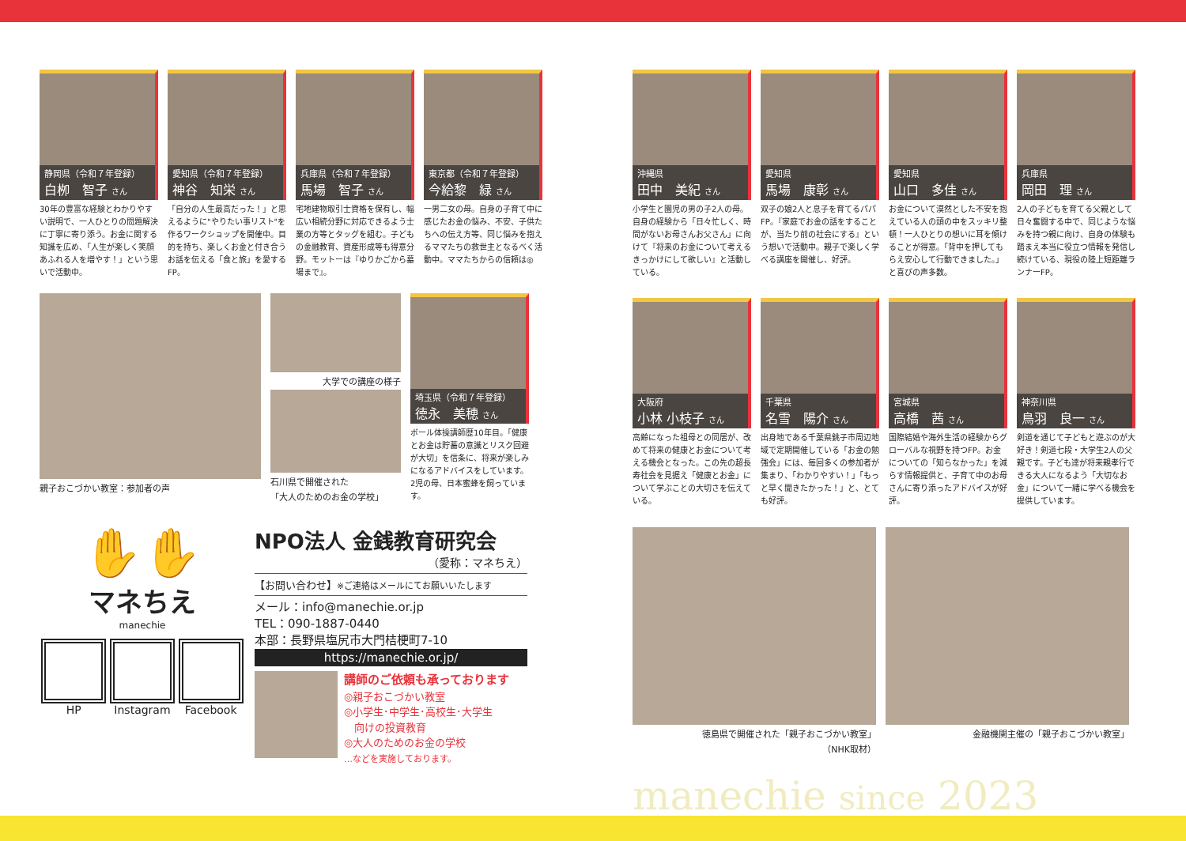静岡県（令和７年登録）
白栁　智子 さん
30年の豊富な経験とわかりやすい説明で、一人ひとりの問題解決に丁寧に寄り添う。お金に関する知識を広め、「人生が楽しく笑顔あふれる人を増やす！」という思いで活動中。
愛知県（令和７年登録）
神谷　知栄 さん
「自分の人生最高だった！」と思えるように"やりたい事リスト"を作るワークショップを開催中。目的を持ち、楽しくお金と付き合うお話を伝える「食と旅」を愛するFP。
兵庫県（令和７年登録）
馬場　智子 さん
宅地建物取引士資格を保有し、幅広い相続分野に対応できるよう士業の方等とタッグを組む。子どもの金融教育、資産形成等も得意分野。モットーは『ゆりかごから墓場まで』。
東京都（令和７年登録）
今給黎　緑 さん
一男二女の母。自身の子育て中に感じたお金の悩み、不安、子供たちへの伝え方等、同じ悩みを抱えるママたちの救世主となるべく活動中。ママたちからの信頼は◎
親子おこづかい教室：参加者の声 大学での講座の様子
石川県で開催された
「大人のためのお金の学校」
埼玉県（令和７年登録）
徳永　美穂 さん
ボール体操講師歴10年目。「健康とお金は貯蓄の意識とリスク回避が大切」を信条に、将来が楽しみになるアドバイスをしています。2児の母、日本蜜蜂を飼っています。
✋✋
マネちえ
manechie
HP Instagram Facebook
NPO法人 金銭教育研究会
（愛称：マネちえ）
【お問い合わせ】※ご連絡はメールにてお願いいたします
メール：info@manechie.or.jp
TEL：090-1887-0440
本部：長野県塩尻市大門桔梗町7-10
https://manechie.or.jp/
講師のご依頼も承っております
◎親子おこづかい教室
◎小学生･中学生･高校生･大学生
　向けの投資教育
◎大人のためのお金の学校
…などを実施しております。
沖縄県
田中　美紀 さん
小学生と園児の男の子2人の母。自身の経験から「日々忙しく、時間がないお母さんお父さん」に向けて『将来のお金について考えるきっかけにして欲しい』と活動している。
愛知県
馬場　康彰 さん
双子の娘2人と息子を育てるパパFP。『家庭でお金の話をすることが、当たり前の社会にする』という想いで活動中。親子で楽しく学べる講座を開催し、好評。
愛知県
山口　多佳 さん
お金について漠然とした不安を抱えている人の頭の中をスッキリ整頓！一人ひとりの想いに耳を傾けることが得意。「背中を押してもらえ安心して行動できました。」と喜びの声多数。
兵庫県
岡田　理 さん
2人の子どもを育てる父親として日々奮闘する中で、同じような悩みを持つ親に向け、自身の体験も踏まえ本当に役立つ情報を発信し続けている、現役の陸上短距離ランナーFP。
大阪府
小林 小枝子 さん
高齢になった祖母との同居が、改めて将来の健康とお金について考える機会となった。この先の超長寿社会を見据え「健康とお金」について学ぶことの大切さを伝えている。
千葉県
名雪　陽介 さん
出身地である千葉県銚子市周辺地域で定期開催している「お金の勉強会」には、毎回多くの参加者が集まり、「わかりやすい！」「もっと早く聞きたかった！」と、とても好評。
宮城県
高橋　茜 さん
国際結婚や海外生活の経験からグローバルな視野を持つFP。お金についての「知らなかった」を減らす情報提供と、子育て中のお母さんに寄り添ったアドバイスが好評。
神奈川県
鳥羽　良一 さん
剣道を通じて子どもと遊ぶのが大好き！剣道七段・大学生2人の父親です。子ども達が将来親孝行できる大人になるよう「大切なお金」について一緒に学べる機会を提供しています。
徳島県で開催された「親子おこづかい教室」
（NHK取材）
金融機関主催の「親子おこづかい教室」
manechie since 2023